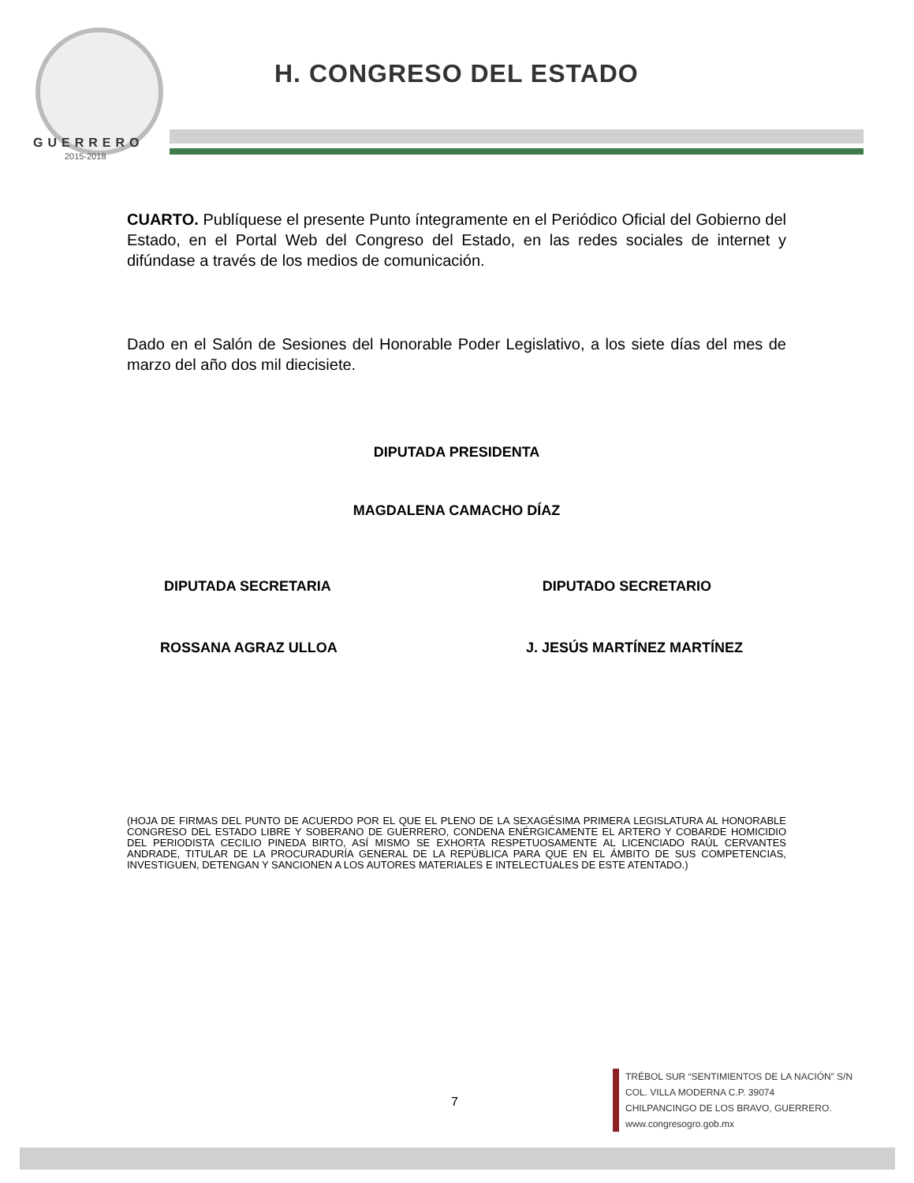H. CONGRESO DEL ESTADO
GUERRERO
2015-2018
CUARTO. Publíquese el presente Punto íntegramente en el Periódico Oficial del Gobierno del Estado, en el Portal Web del Congreso del Estado, en las redes sociales de internet y difúndase a través de los medios de comunicación.
Dado en el Salón de Sesiones del Honorable Poder Legislativo, a los siete días del mes de marzo del año dos mil diecisiete.
DIPUTADA PRESIDENTA
MAGDALENA CAMACHO DÍAZ
DIPUTADA SECRETARIA DIPUTADO SECRETARIO
ROSSANA AGRAZ ULLOA J. JESÚS MARTÍNEZ MARTÍNEZ
(HOJA DE FIRMAS DEL PUNTO DE ACUERDO POR EL QUE EL PLENO DE LA SEXAGÉSIMA PRIMERA LEGISLATURA AL HONORABLE CONGRESO DEL ESTADO LIBRE Y SOBERANO DE GUERRERO, CONDENA ENÉRGICAMENTE EL ARTERO Y COBARDE HOMICIDIO DEL PERIODISTA CECILIO PINEDA BIRTO, ASÍ MISMO SE EXHORTA RESPETUOSAMENTE AL LICENCIADO RAÚL CERVANTES ANDRADE, TITULAR DE LA PROCURADURÍA GENERAL DE LA REPÚBLICA PARA QUE EN EL ÁMBITO DE SUS COMPETENCIAS, INVESTIGUEN, DETENGAN Y SANCIONEN A LOS AUTORES MATERIALES E INTELECTUALES DE ESTE ATENTADO.)
7
TRÉBOL SUR “SENTIMIENTOS DE LA NACIÓN” S/N
COL. VILLA MODERNA C.P. 39074
CHILPANCINGO DE LOS BRAVO, GUERRERO.
www.congresogro.gob.mx